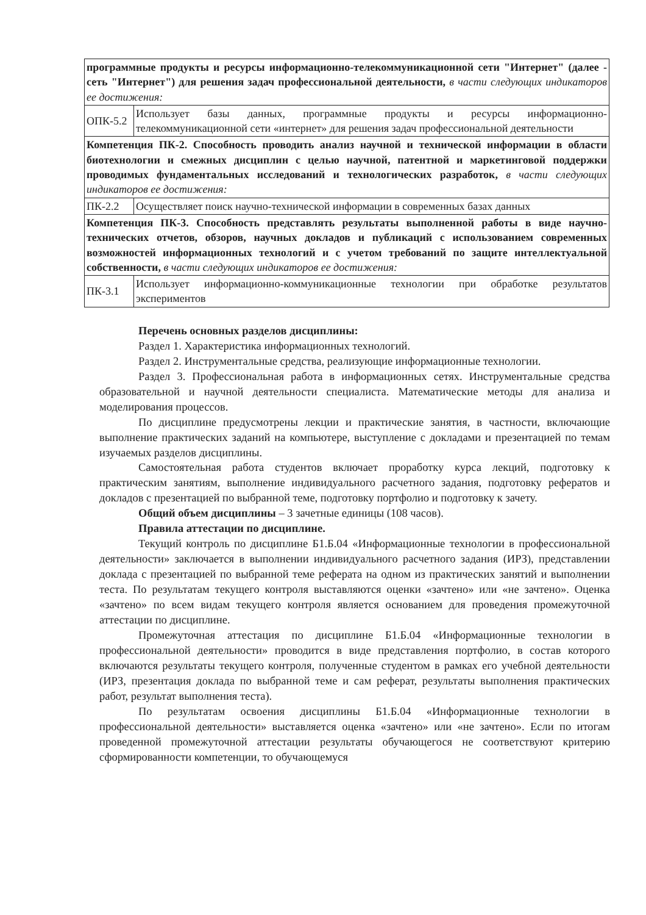| программные продукты и ресурсы информационно-телекоммуникационной сети "Интернет" (далее - сеть "Интернет") для решения задач профессиональной деятельности, в части следующих индикаторов ее достижения: | |
| ОПК-5.2 | Использует базы данных, программные продукты и ресурсы информационно-телекоммуникационной сети «интернет» для решения задач профессиональной деятельности |
| Компетенция ПК-2. Способность проводить анализ научной и технической информации в области биотехнологии и смежных дисциплин с целью научной, патентной и маркетинговой поддержки проводимых фундаментальных исследований и технологических разработок, в части следующих индикаторов ее достижения: | |
| ПК-2.2 | Осуществляет поиск научно-технической информации в современных базах данных |
| Компетенция ПК-3. Способность представлять результаты выполненной работы в виде научно-технических отчетов, обзоров, научных докладов и публикаций с использованием современных возможностей информационных технологий и с учетом требований по защите интеллектуальной собственности, в части следующих индикаторов ее достижения: | |
| ПК-3.1 | Использует информационно-коммуникационные технологии при обработке результатов экспериментов |
Перечень основных разделов дисциплины:
Раздел 1. Характеристика информационных технологий.
Раздел 2. Инструментальные средства, реализующие информационные технологии.
Раздел 3. Профессиональная работа в информационных сетях. Инструментальные средства образовательной и научной деятельности специалиста. Математические методы для анализа и моделирования процессов.
По дисциплине предусмотрены лекции и практические занятия, в частности, включающие выполнение практических заданий на компьютере, выступление с докладами и презентацией по темам изучаемых разделов дисциплины.
Самостоятельная работа студентов включает проработку курса лекций, подготовку к практическим занятиям, выполнение индивидуального расчетного задания, подготовку рефератов и докладов с презентацией по выбранной теме, подготовку портфолио и подготовку к зачету.
Общий объем дисциплины – 3 зачетные единицы (108 часов).
Правила аттестации по дисциплине.
Текущий контроль по дисциплине Б1.Б.04 «Информационные технологии в профессиональной деятельности» заключается в выполнении индивидуального расчетного задания (ИРЗ), представлении доклада с презентацией по выбранной теме реферата на одном из практических занятий и выполнении теста. По результатам текущего контроля выставляются оценки «зачтено» или «не зачтено». Оценка «зачтено» по всем видам текущего контроля является основанием для проведения промежуточной аттестации по дисциплине.
Промежуточная аттестация по дисциплине Б1.Б.04 «Информационные технологии в профессиональной деятельности» проводится в виде представления портфолио, в состав которого включаются результаты текущего контроля, полученные студентом в рамках его учебной деятельности (ИРЗ, презентация доклада по выбранной теме и сам реферат, результаты выполнения практических работ, результат выполнения теста).
По результатам освоения дисциплины Б1.Б.04 «Информационные технологии в профессиональной деятельности» выставляется оценка «зачтено» или «не зачтено». Если по итогам проведенной промежуточной аттестации результаты обучающегося не соответствуют критерию сформированности компетенции, то обучающемуся